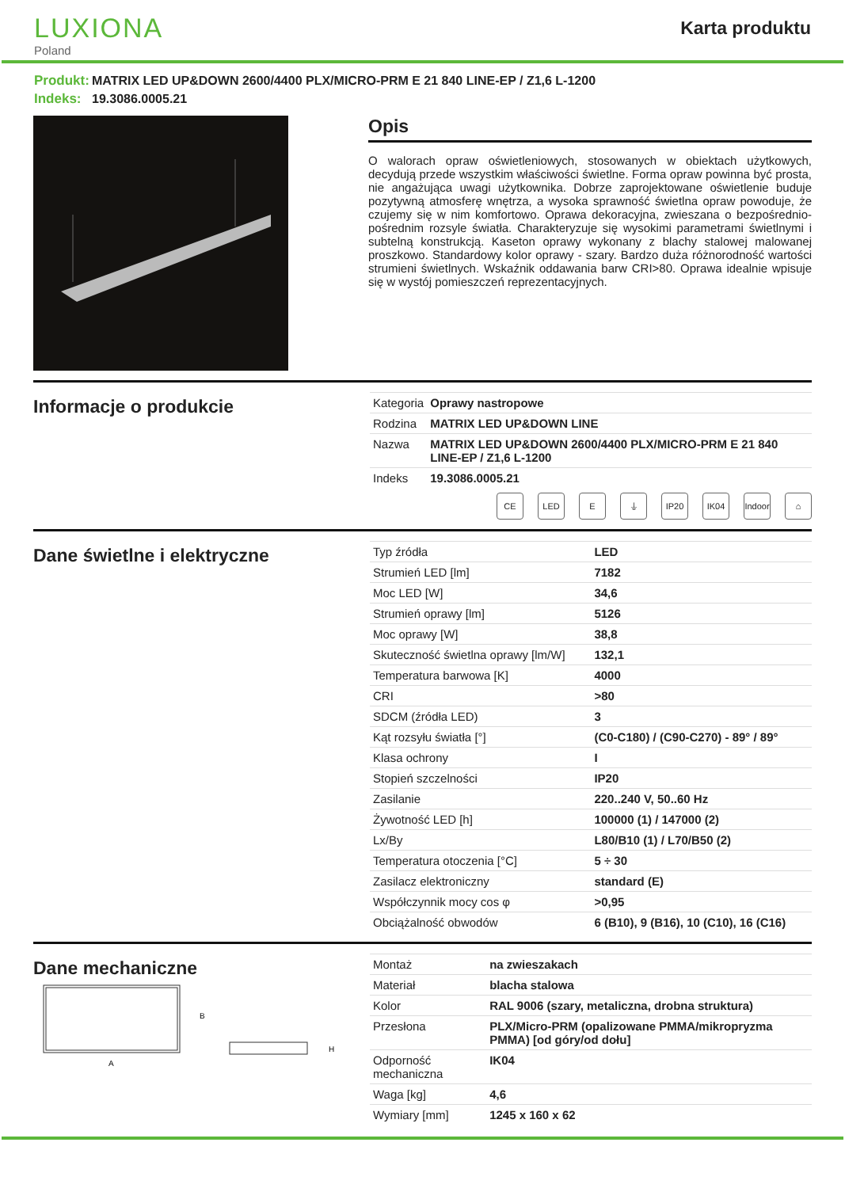LUXIONA
Poland
Karta produktu
Produkt: MATRIX LED UP&DOWN 2600/4400 PLX/MICRO-PRM E 21 840 LINE-EP / Z1,6 L-1200
Indeks: 19.3086.0005.21
Opis
O walorach opraw oświetleniowych, stosowanych w obiektach użytkowych, decydują przede wszystkim właściwości świetlne. Forma opraw powinna być prosta, nie angażująca uwagi użytkownika. Dobrze zaprojektowane oświetlenie buduje pozytywną atmosferę wnętrza, a wysoka sprawność świetlna opraw powoduje, że czujemy się w nim komfortowo. Oprawa dekoracyjna, zwieszana o bezpośrednio-pośrednim rozsyle światła. Charakteryzuje się wysokimi parametrami świetlnymi i subtelną konstrukcją. Kaseton oprawy wykonany z blachy stalowej malowanej proszkowo. Standardowy kolor oprawy - szary. Bardzo duża różnorodność wartości strumieni świetlnych. Wskaźnik oddawania barw CRI>80. Oprawa idealnie wpisuje się w wystój pomieszczeń reprezentacyjnych.
Informacje o produkcie
| Kategoria | Oprawy nastropowe |
| Rodzina | MATRIX LED UP&DOWN LINE |
| Nazwa | MATRIX LED UP&DOWN 2600/4400 PLX/MICRO-PRM E 21 840 LINE-EP / Z1,6 L-1200 |
| Indeks | 19.3086.0005.21 |
CE LED E ⏚ IP20 IK04 Indoor ⌂
Dane świetlne i elektryczne
| Typ źródła | LED |
| Strumień LED [lm] | 7182 |
| Moc LED [W] | 34,6 |
| Strumień oprawy [lm] | 5126 |
| Moc oprawy [W] | 38,8 |
| Skuteczność świetlna oprawy [lm/W] | 132,1 |
| Temperatura barwowa [K] | 4000 |
| CRI | >80 |
| SDCM (źródła LED) | 3 |
| Kąt rozsyłu światła [°] | (C0-C180) / (C90-C270) - 89° / 89° |
| Klasa ochrony | I |
| Stopień szczelności | IP20 |
| Zasilanie | 220..240 V, 50..60 Hz |
| Żywotność LED [h] | 100000 (1) / 147000 (2) |
| Lx/By | L80/B10 (1) / L70/B50 (2) |
| Temperatura otoczenia [°C] | 5 ÷ 30 |
| Zasilacz elektroniczny | standard (E) |
| Współczynnik mocy cos φ | >0,95 |
| Obciążalność obwodów | 6 (B10), 9 (B16), 10 (C10), 16 (C16) |
Dane mechaniczne
B
A
H
| Montaż | na zwieszakach |
| Materiał | blacha stalowa |
| Kolor | RAL 9006 (szary, metaliczna, drobna struktura) |
| Przesłona | PLX/Micro-PRM (opalizowane PMMA/mikropryzma PMMA) [od góry/od dołu] |
| Odporność mechaniczna | IK04 |
| Waga [kg] | 4,6 |
| Wymiary [mm] | 1245 x 160 x 62 |